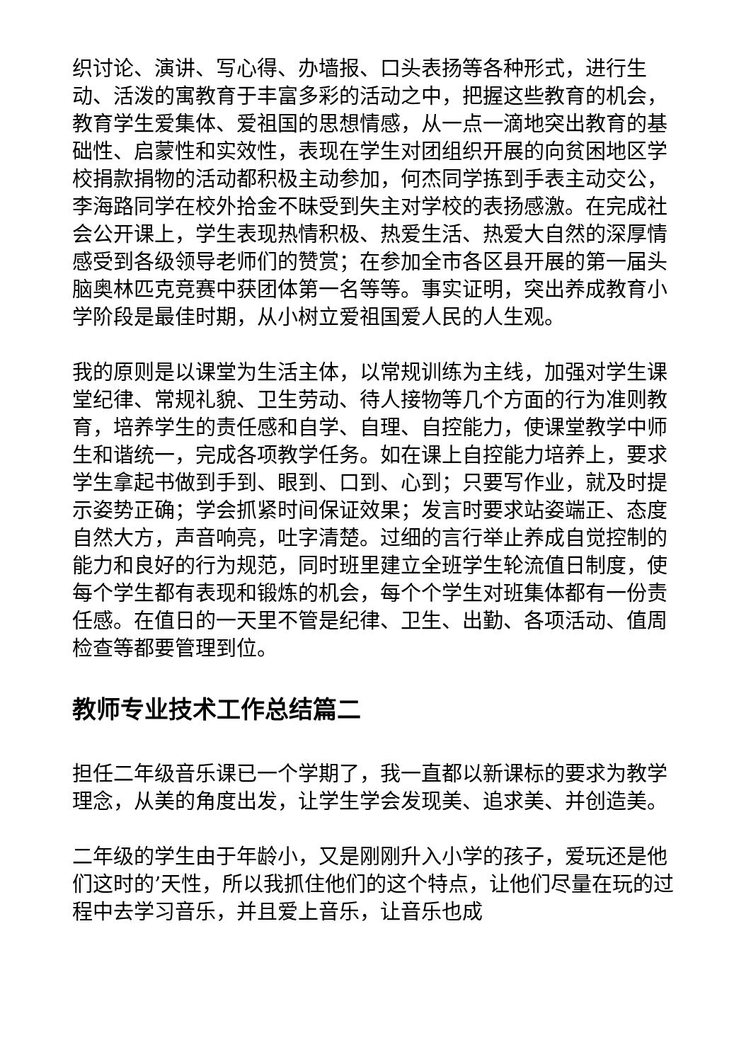织讨论、演讲、写心得、办墙报、口头表扬等各种形式，进行生动、活泼的寓教育于丰富多彩的活动之中，把握这些教育的机会，教育学生爱集体、爱祖国的思想情感，从一点一滴地突出教育的基础性、启蒙性和实效性，表现在学生对团组织开展的向贫困地区学校捐款捐物的活动都积极主动参加，何杰同学拣到手表主动交公，李海路同学在校外拾金不昧受到失主对学校的表扬感激。在完成社会公开课上，学生表现热情积极、热爱生活、热爱大自然的深厚情感受到各级领导老师们的赞赏；在参加全市各区县开展的第一届头脑奥林匹克竞赛中获团体第一名等等。事实证明，突出养成教育小学阶段是最佳时期，从小树立爱祖国爱人民的人生观。
我的原则是以课堂为生活主体，以常规训练为主线，加强对学生课堂纪律、常规礼貌、卫生劳动、待人接物等几个方面的行为准则教育，培养学生的责任感和自学、自理、自控能力，使课堂教学中师生和谐统一，完成各项教学任务。如在课上自控能力培养上，要求学生拿起书做到手到、眼到、口到、心到；只要写作业，就及时提示姿势正确；学会抓紧时间保证效果；发言时要求站姿端正、态度自然大方，声音响亮，吐字清楚。过细的言行举止养成自觉控制的能力和良好的行为规范，同时班里建立全班学生轮流值日制度，使每个学生都有表现和锻炼的机会，每个个学生对班集体都有一份责任感。在值日的一天里不管是纪律、卫生、出勤、各项活动、值周检查等都要管理到位。
教师专业技术工作总结篇二
担任二年级音乐课已一个学期了，我一直都以新课标的要求为教学理念，从美的角度出发，让学生学会发现美、追求美、并创造美。
二年级的学生由于年龄小，又是刚刚升入小学的孩子，爱玩还是他们这时的’天性，所以我抓住他们的这个特点，让他们尽量在玩的过程中去学习音乐，并且爱上音乐，让音乐也成